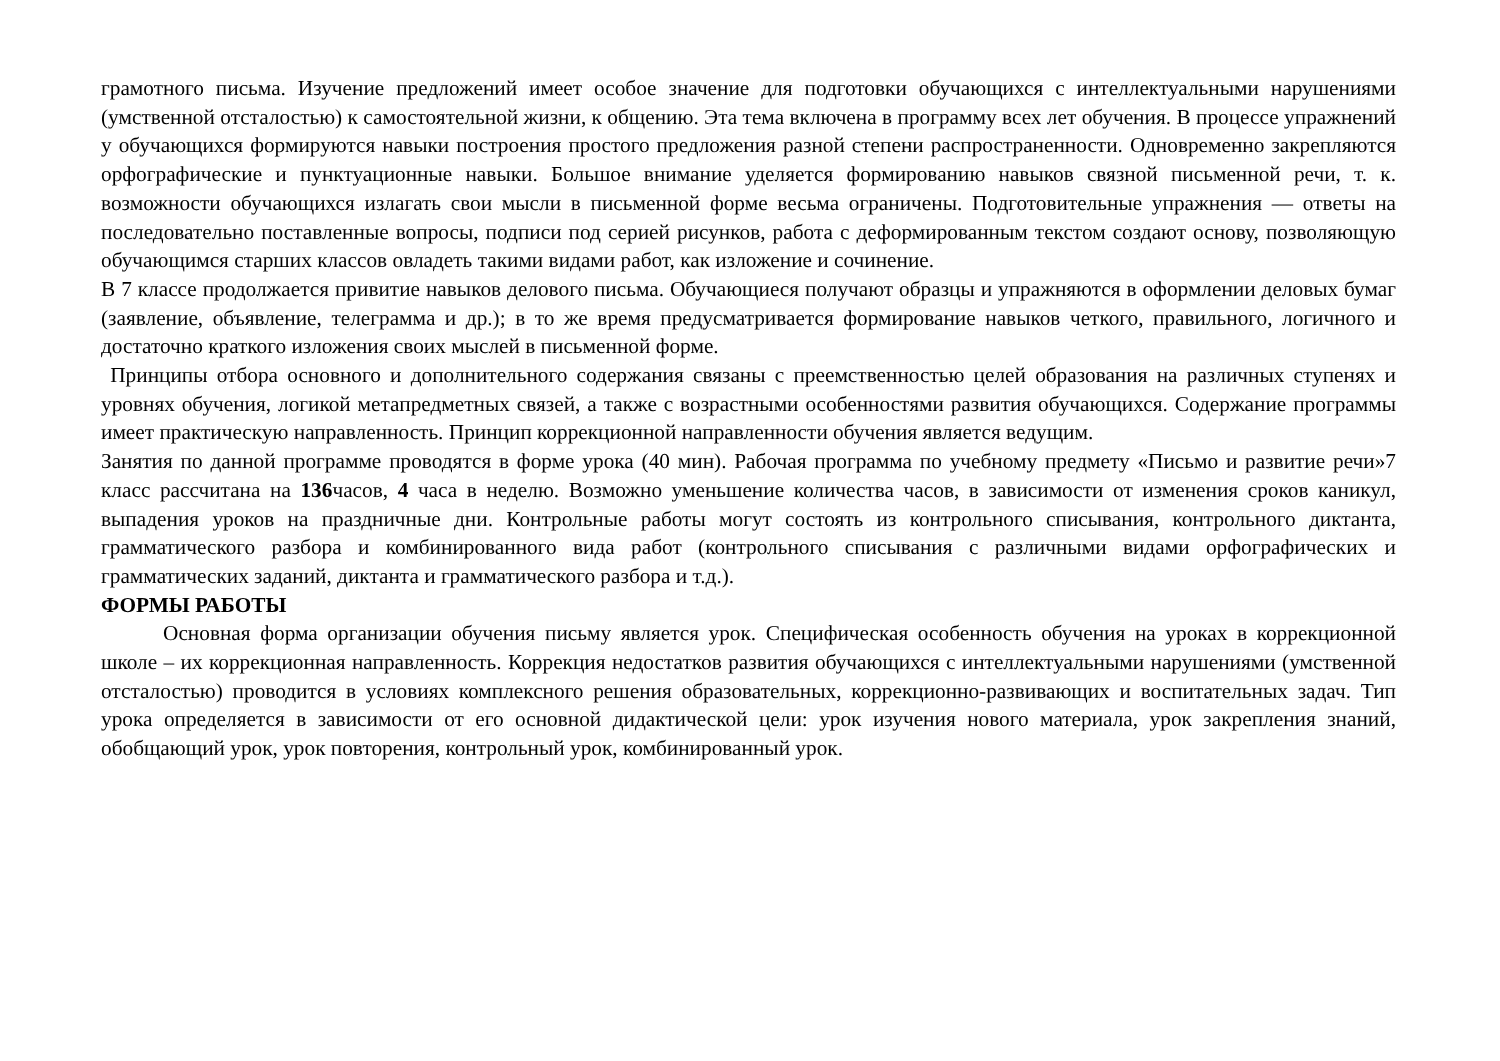грамотного письма. Изучение предложений имеет особое значение для подготовки обучающихся с интеллектуальными нарушениями (умственной отсталостью) к самостоятельной жизни, к общению. Эта тема включена в программу всех лет обучения. В процессе упражнений у обучающихся формируются навыки построения простого предложения разной степени распространенности. Одновременно закрепляются орфографические и пунктуационные навыки. Большое внимание уделяется формированию навыков связной письменной речи, т. к. возможности обучающихся излагать свои мысли в письменной форме весьма ограничены. Подготовительные упражнения — ответы на последовательно поставленные вопросы, подписи под серией рисунков, работа с деформированным текстом создают основу, позволяющую обучающимся старших классов овладеть такими видами работ, как изложение и сочинение.
В 7 классе продолжается привитие навыков делового письма. Обучающиеся получают образцы и упражняются в оформлении деловых бумаг (заявление, объявление, телеграмма и др.); в то же время предусматривается формирование навыков четкого, правильного, логичного и достаточно краткого изложения своих мыслей в письменной форме.
Принципы отбора основного и дополнительного содержания связаны с преемственностью целей образования на различных ступенях и уровнях обучения, логикой метапредметных связей, а также с возрастными особенностями развития обучающихся. Содержание программы имеет практическую направленность. Принцип коррекционной направленности обучения является ведущим.
Занятия по данной программе проводятся в форме урока (40 мин). Рабочая программа по учебному предмету «Письмо и развитие речи»7 класс рассчитана на 136часов, 4 часа в неделю. Возможно уменьшение количества часов, в зависимости от изменения сроков каникул, выпадения уроков на праздничные дни. Контрольные работы могут состоять из контрольного списывания, контрольного диктанта, грамматического разбора и комбинированного вида работ (контрольного списывания с различными видами орфографических и грамматических заданий, диктанта и грамматического разбора и т.д.).
ФОРМЫ РАБОТЫ
Основная форма организации обучения письму является урок. Специфическая особенность обучения на уроках в коррекционной школе – их коррекционная направленность. Коррекция недостатков развития обучающихся с интеллектуальными нарушениями (умственной отсталостью) проводится в условиях комплексного решения образовательных, коррекционно-развивающих и воспитательных задач. Тип урока определяется в зависимости от его основной дидактической цели: урок изучения нового материала, урок закрепления знаний, обобщающий урок, урок повторения, контрольный урок, комбинированный урок.